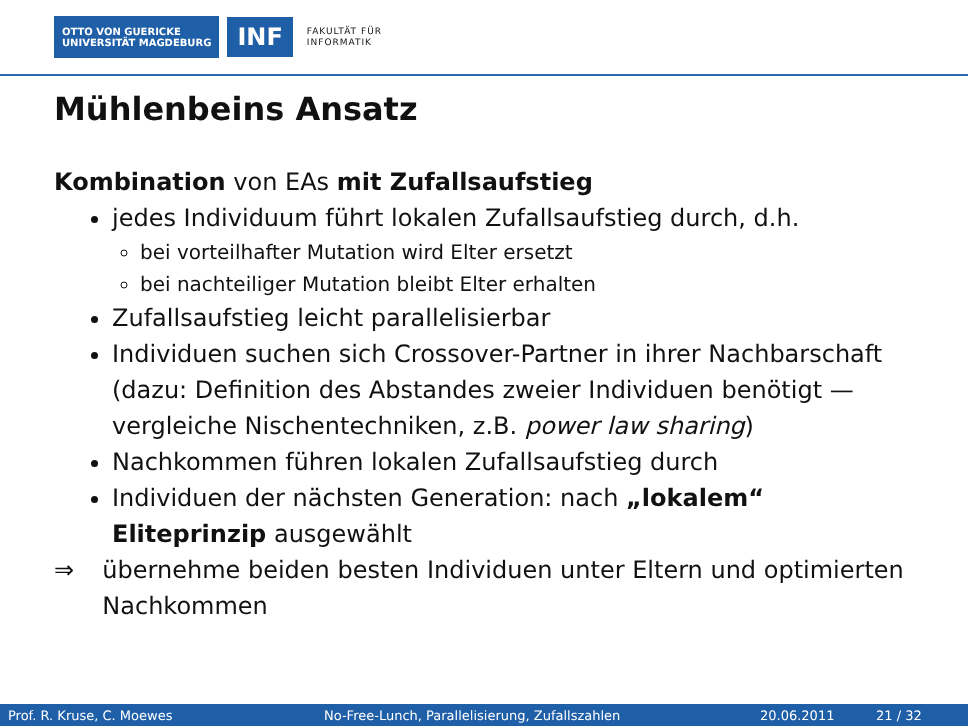OTTO VON GUERICKE
UNIVERSITÄT MAGDEBURG
INF
FAKULTÄT FÜR
INFORMATIK
Mühlenbeins Ansatz
Kombination von EAs mit Zufallsaufstieg
jedes Individuum führt lokalen Zufallsaufstieg durch, d.h.
bei vorteilhafter Mutation wird Elter ersetzt
bei nachteiliger Mutation bleibt Elter erhalten
Zufallsaufstieg leicht parallelisierbar
Individuen suchen sich Crossover-Partner in ihrer Nachbarschaft (dazu: Definition des Abstandes zweier Individuen benötigt — vergleiche Nischentechniken, z.B. power law sharing)
Nachkommen führen lokalen Zufallsaufstieg durch
Individuen der nächsten Generation: nach „lokalem“ Eliteprinzip ausgewählt
⇒ übernehme beiden besten Individuen unter Eltern und optimierten Nachkommen
Prof. R. Kruse, C. Moewes No-Free-Lunch, Parallelisierung, Zufallszahlen 20.06.2011 21 / 32